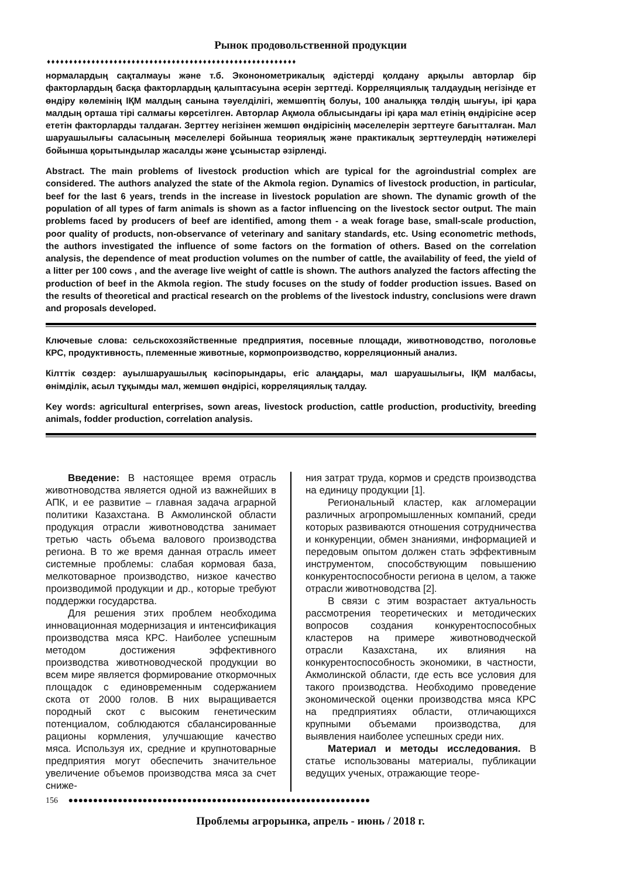Рынок продовольственной продукции
♦♦♦♦♦♦♦♦♦♦♦♦♦♦♦♦♦♦♦♦♦♦♦♦♦♦♦♦♦♦♦♦♦♦♦♦♦♦♦♦♦♦♦♦♦♦♦♦♦♦♦♦♦♦♦♦
нормалардың сақталмауы және т.б. Экононометрикалық әдістерді қолдану арқылы авторлар бір факторлардың басқа факторлардың қалыптасуына әсерін зерттеді. Корреляциялық талдаудың негізінде ет өндіру көлемінің ІҚМ малдың санына тәуелділігі, жемшөптің болуы, 100 аналыққа төлдің шығуы, ірі қара малдың орташа тірі салмағы көрсетілген. Авторлар Ақмола облысындағы ірі қара мал етінің өндірісіне әсер ететін факторларды талдаған. Зерттеу негізінен жемшөп өндірісінің мәселелерін зерттеуге бағытталған. Мал шаруашылығы саласының мәселелері бойынша теориялық және практикалық зерттеулердің нәтижелері бойынша қорытындылар жасалды және ұсыныстар әзірленді.
Abstract. The main problems of livestock production which are typical for the agroindustrial complex are considered. The authors analyzed the state of the Akmola region. Dynamics of livestock production, in particular, beef for the last 6 years, trends in the increase in livestock population are shown. The dynamic growth of the population of all types of farm animals is shown as a factor influencing on the livestock sector output. The main problems faced by producers of beef are identified, among them - a weak forage base, small-scale production, poor quality of products, non-observance of veterinary and sanitary standards, etc. Using econometric methods, the authors investigated the influence of some factors on the formation of others. Based on the correlation analysis, the dependence of meat production volumes on the number of cattle, the availability of feed, the yield of a litter per 100 cows , and the average live weight of cattle is shown. The authors analyzed the factors affecting the production of beef in the Akmola region. The study focuses on the study of fodder production issues. Based on the results of theoretical and practical research on the problems of the livestock industry, conclusions were drawn and proposals developed.
Ключевые слова: сельскохозяйственные предприятия, посевные площади, животноводство, поголовье КРС, продуктивность, племенные животные, кормопроизводство, корреляционный анализ.
Кілттік сөздер: ауылшаруашылық кәсіпорындары, егіс алаңдары, мал шаруашылығы, ІҚМ малбасы, өнімділік, асыл тұқымды мал, жемшөп өндірісі, корреляциялық талдау.
Key words: agricultural enterprises, sown areas, livestock production, cattle production, productivity, breeding animals, fodder production, correlation analysis.
Введение: В настоящее время отрасль животноводства является одной из важнейших в АПК, и ее развитие – главная задача аграрной политики Казахстана. В Акмолинской области продукция отрасли животноводства занимает третью часть объема валового производства региона. В то же время данная отрасль имеет системные проблемы: слабая кормовая база, мелкотоварное производство, низкое качество производимой продукции и др., которые требуют поддержки государства.
Для решения этих проблем необходима инновационная модернизация и интенсификация производства мяса КРС. Наиболее успешным методом достижения эффективного производства животноводческой продукции во всем мире является формирование откормочных площадок с единовременным содержанием скота от 2000 голов. В них выращивается породный скот с высоким генетическим потенциалом, соблюдаются сбалансированные рационы кормления, улучшающие качество мяса. Используя их, средние и крупнотоварные предприятия могут обеспечить значительное увеличение объемов производства мяса за счет сниже-
ния затрат труда, кормов и средств производства на единицу продукции [1].
Региональный кластер, как агломерации различных агропромышленных компаний, среди которых развиваются отношения сотрудничества и конкуренции, обмен знаниями, информацией и передовым опытом должен стать эффективным инструментом, способствующим повышению конкурентоспособности региона в целом, а также отрасли животноводства [2].
В связи с этим возрастает актуальность рассмотрения теоретических и методических вопросов создания конкурентоспособных кластеров на примере животноводческой отрасли Казахстана, их влияния на конкурентоспособность экономики, в частности, Акмолинской области, где есть все условия для такого производства. Необходимо проведение экономической оценки производства мяса КРС на предприятиях области, отличающихся крупными объемами производства, для выявления наиболее успешных среди них.
Материал и методы исследования. В статье использованы материалы, публикации ведущих ученых, отражающие теоре-
156 ●●●●●●●●●●●●●●●●●●●●●●●●●●●●●●●●●●●●●●●●●●●●●●●●●●●●●●●●●●●●●
Проблемы агрорынка, апрель - июнь / 2018 г.